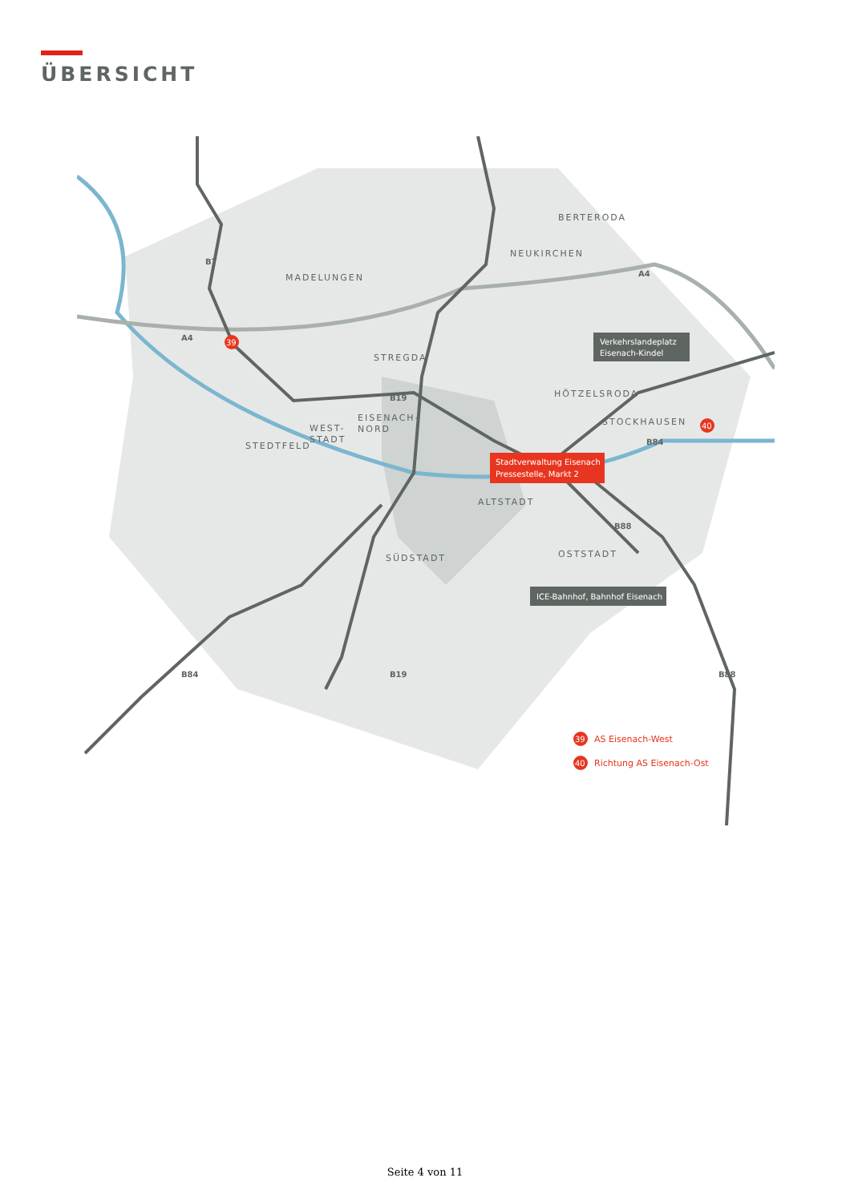ÜBERSICHT
MADELUNGEN
BERTERODA
NEUKIRCHEN
STREGDA
HÖTZELSRODA
STOCKHAUSEN
EISENACH-
NORD
WEST-
STADT
STEDTFELD
ALTSTADT
SÜDSTADT
OSTSTADT
B7
A4
A4
B19
B84
B88
B84
B19
B88
39
40
Verkehrslandeplatz
Eisenach-Kindel
Stadtverwaltung Eisenach
Pressestelle, Markt 2
ICE-Bahnhof, Bahnhof Eisenach
39
AS Eisenach-West
40
Richtung AS Eisenach-Ost
Seite 4 von 11